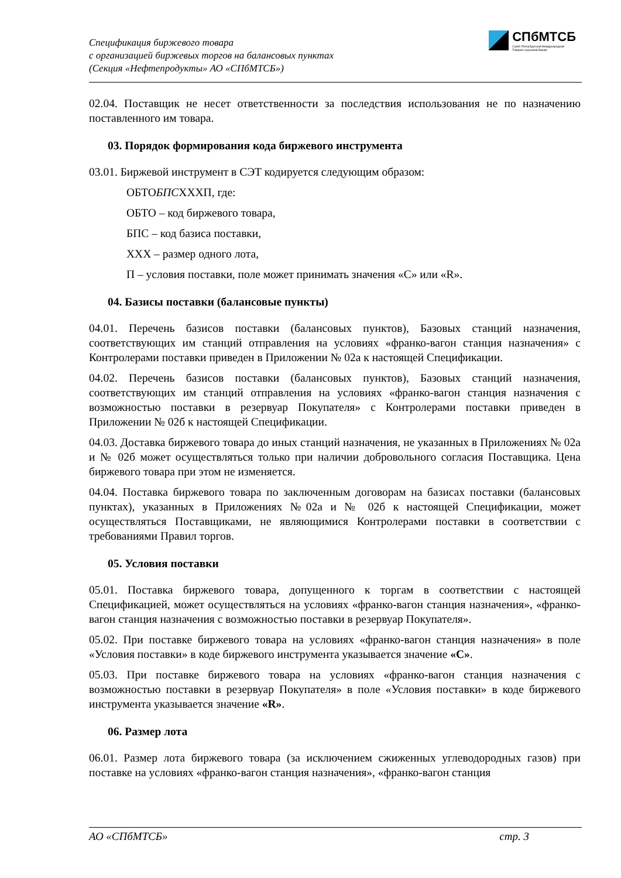Спецификация биржевого товара
с организацией биржевых торгов на балансовых пунктах
(Секция «Нефтепродукты» АО «СПбМТСБ»)
СПбМТСБ
Санкт-Петербургская Международная
Товарно-сырьевая Биржа
02.04. Поставщик не несет ответственности за последствия использования не по назначению поставленного им товара.
03. Порядок формирования кода биржевого инструмента
03.01. Биржевой инструмент в СЭТ кодируется следующим образом:
ОБТОБПСХХХП, где:
ОБТО – код биржевого товара,
БПС – код базиса поставки,
ХХХ – размер одного лота,
П – условия поставки, поле может принимать значения «С» или «R».
04. Базисы поставки (балансовые пункты)
04.01. Перечень базисов поставки (балансовых пунктов), Базовых станций назначения, соответствующих им станций отправления на условиях «франко-вагон станция назначения» с Контролерами поставки приведен в Приложении № 02а к настоящей Спецификации.
04.02. Перечень базисов поставки (балансовых пунктов), Базовых станций назначения, соответствующих им станций отправления на условиях «франко-вагон станция назначения с возможностью поставки в резервуар Покупателя» с Контролерами поставки приведен в Приложении № 02б к настоящей Спецификации.
04.03. Доставка биржевого товара до иных станций назначения, не указанных в Приложениях № 02а и № 02б может осуществляться только при наличии добровольного согласия Поставщика. Цена биржевого товара при этом не изменяется.
04.04. Поставка биржевого товара по заключенным договорам на базисах поставки (балансовых пунктах), указанных в Приложениях №02а и № 02б к настоящей Спецификации, может осуществляться Поставщиками, не являющимися Контролерами поставки в соответствии с требованиями Правил торгов.
05. Условия поставки
05.01. Поставка биржевого товара, допущенного к торгам в соответствии с настоящей Спецификацией, может осуществляться на условиях «франко-вагон станция назначения», «франко-вагон станция назначения с возможностью поставки в резервуар Покупателя».
05.02. При поставке биржевого товара на условиях «франко-вагон станция назначения» в поле «Условия поставки» в коде биржевого инструмента указывается значение «С».
05.03. При поставке биржевого товара на условиях «франко-вагон станция назначения с возможностью поставки в резервуар Покупателя» в поле «Условия поставки» в коде биржевого инструмента указывается значение «R».
06. Размер лота
06.01. Размер лота биржевого товара (за исключением сжиженных углеводородных газов) при поставке на условиях «франко-вагон станция назначения», «франко-вагон станция
АО «СПбМТСБ» стр. 3